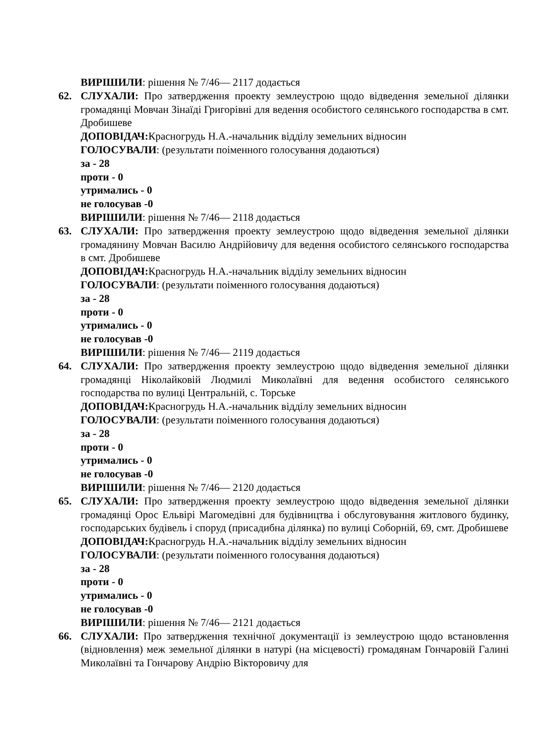ВИРІШИЛИ: рішення № 7/46— 2117 додається
62.
СЛУХАЛИ: Про затвердження проекту землеустрою щодо відведення земельної ділянки громадянці Мовчан Зінаїді Григорівні для ведення особистого селянського господарства в смт. Дробишеве
ДОПОВІДАЧ: Красногрудь Н.А.-начальник відділу земельних відносин
ГОЛОСУВАЛИ: (результати поіменного голосування додаються)
за - 28
проти - 0
утримались - 0
не голосував -0
ВИРІШИЛИ: рішення № 7/46— 2118 додається
63.
СЛУХАЛИ: Про затвердження проекту землеустрою щодо відведення земельної ділянки громадянину Мовчан Василю Андрійовичу для ведення особистого селянського господарства в смт. Дробишеве
ДОПОВІДАЧ: Красногрудь Н.А.-начальник відділу земельних відносин
ГОЛОСУВАЛИ: (результати поіменного голосування додаються)
за - 28
проти - 0
утримались - 0
не голосував -0
ВИРІШИЛИ: рішення № 7/46— 2119 додається
64.
СЛУХАЛИ: Про затвердження проекту землеустрою щодо відведення земельної ділянки громадянці Ніколайковій Людмилі Миколаївні для ведення особистого селянського господарства по вулиці Центральній, с. Торське
ДОПОВІДАЧ: Красногрудь Н.А.-начальник відділу земельних відносин
ГОЛОСУВАЛИ: (результати поіменного голосування додаються)
за - 28
проти - 0
утримались - 0
не голосував -0
ВИРІШИЛИ: рішення № 7/46— 2120 додається
65.
СЛУХАЛИ: Про затвердження проекту землеустрою щодо відведення земельної ділянки громадянці Орос Ельвірі Магомедівні для будівництва і обслуговування житлового будинку, господарських будівель і споруд (присадибна ділянка) по вулиці Соборній, 69, смт. Дробишеве
ДОПОВІДАЧ: Красногрудь Н.А.-начальник відділу земельних відносин
ГОЛОСУВАЛИ: (результати поіменного голосування додаються)
за - 28
проти - 0
утримались - 0
не голосував -0
ВИРІШИЛИ: рішення № 7/46— 2121 додається
66.
СЛУХАЛИ: Про затвердження технічної документації із землеустрою щодо встановлення (відновлення) меж земельної ділянки в натурі (на місцевості) громадянам Гончаровій Галині Миколаївні та Гончарову Андрію Вікторовичу для